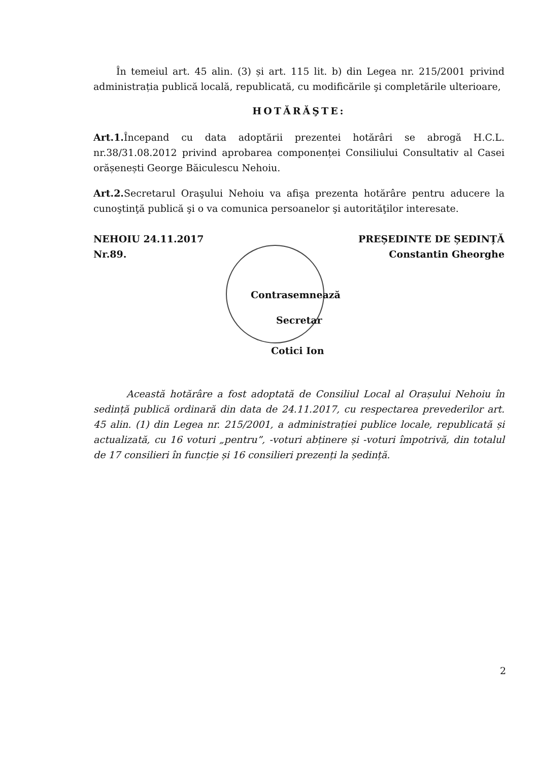În temeiul art. 45 alin. (3) și art. 115 lit. b) din Legea nr. 215/2001 privind administrația publică locală, republicată, cu modificările şi completările ulterioare,
HOTĂRĂŞTE:
Art.1. Începand cu data adoptării prezentei hotărâri se abrogă H.C.L. nr.38/31.08.2012 privind aprobarea componenței Consiliului Consultativ al Casei orășenești George Băiculescu Nehoiu.
Art.2. Secretarul Oraşului Nehoiu va afişa prezenta hotărâre pentru aducere la cunoştinţă publică şi o va comunica persoanelor şi autorităţilor interesate.
NEHOIU 24.11.2017
Nr.89.
PREȘEDINTE DE ȘEDINȚĂ
Constantin Gheorghe
Contrasemnează
Secretar
Cotici Ion
Această hotărâre a fost adoptată de Consiliul Local al Orașului Nehoiu în sedință publică ordinară din data de 24.11.2017, cu respectarea prevederilor art. 45 alin. (1) din Legea nr. 215/2001, a administrației publice locale, republicată și actualizată, cu 16 voturi „pentru”, -voturi abținere și -voturi împotrivă, din totalul de 17 consilieri în funcție și 16 consilieri prezenți la ședință.
2